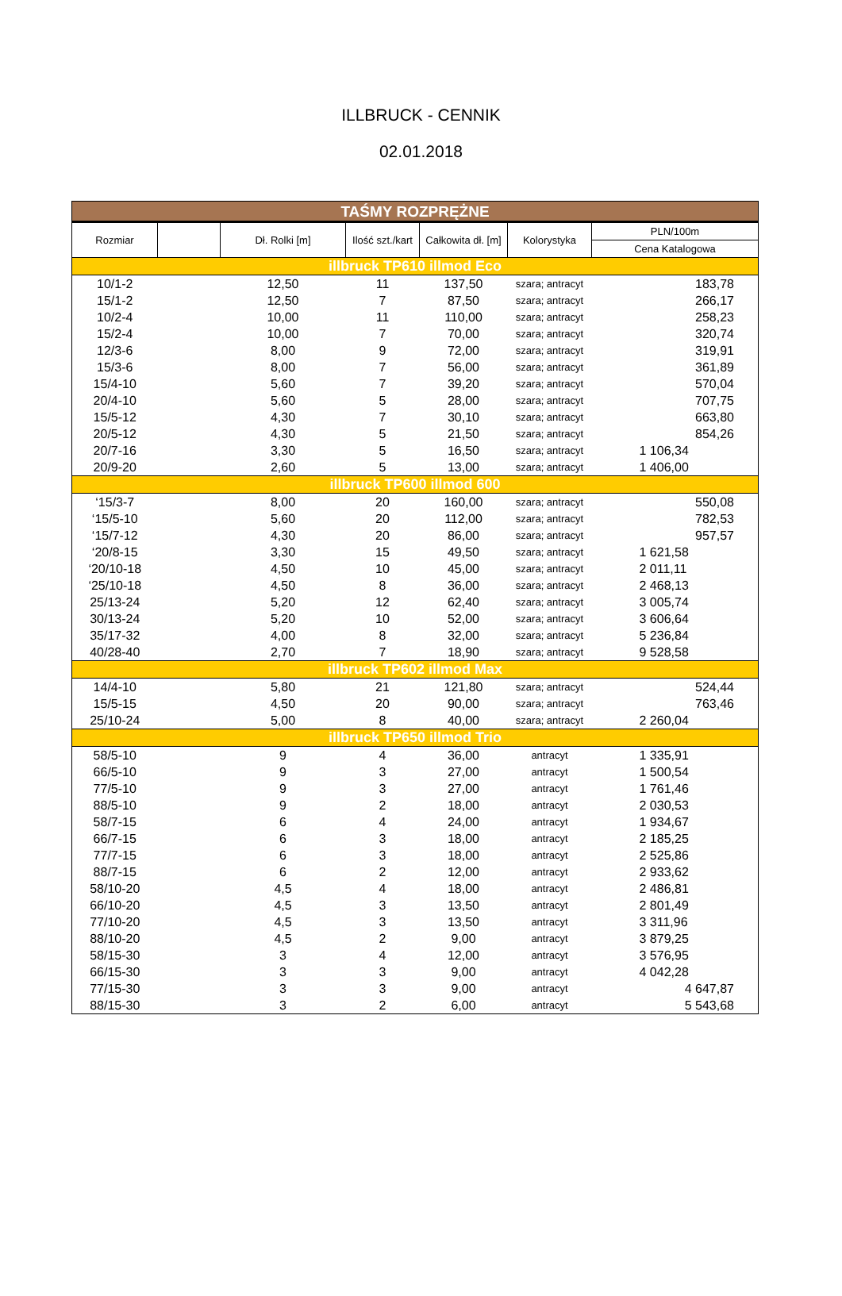ILLBRUCK - CENNIK
02.01.2018
| TAŚMY ROZPRĘŻNE | | | | | | |
| Rozmiar | | Dł. Rolki [m] | Ilość szt./kart | Całkowita dł. [m] | Kolorystyka | PLN/100m |
| | | | | | | Cena Katalogowa |
| illbruck TP610 illmod Eco | | | | | | |
| 10/1-2 | | 12,50 | 11 | 137,50 | szara; antracyt | 183,78 |
| 15/1-2 | | 12,50 | 7 | 87,50 | szara; antracyt | 266,17 |
| 10/2-4 | | 10,00 | 11 | 110,00 | szara; antracyt | 258,23 |
| 15/2-4 | | 10,00 | 7 | 70,00 | szara; antracyt | 320,74 |
| 12/3-6 | | 8,00 | 9 | 72,00 | szara; antracyt | 319,91 |
| 15/3-6 | | 8,00 | 7 | 56,00 | szara; antracyt | 361,89 |
| 15/4-10 | | 5,60 | 7 | 39,20 | szara; antracyt | 570,04 |
| 20/4-10 | | 5,60 | 5 | 28,00 | szara; antracyt | 707,75 |
| 15/5-12 | | 4,30 | 7 | 30,10 | szara; antracyt | 663,80 |
| 20/5-12 | | 4,30 | 5 | 21,50 | szara; antracyt | 854,26 |
| 20/7-16 | | 3,30 | 5 | 16,50 | szara; antracyt | 1 106,34 |
| 20/9-20 | | 2,60 | 5 | 13,00 | szara; antracyt | 1 406,00 |
| illbruck TP600 illmod 600 | | | | | | |
| ‘15/3-7 | | 8,00 | 20 | 160,00 | szara; antracyt | 550,08 |
| ‘15/5-10 | | 5,60 | 20 | 112,00 | szara; antracyt | 782,53 |
| ‘15/7-12 | | 4,30 | 20 | 86,00 | szara; antracyt | 957,57 |
| ‘20/8-15 | | 3,30 | 15 | 49,50 | szara; antracyt | 1 621,58 |
| ‘20/10-18 | | 4,50 | 10 | 45,00 | szara; antracyt | 2 011,11 |
| ‘25/10-18 | | 4,50 | 8 | 36,00 | szara; antracyt | 2 468,13 |
| 25/13-24 | | 5,20 | 12 | 62,40 | szara; antracyt | 3 005,74 |
| 30/13-24 | | 5,20 | 10 | 52,00 | szara; antracyt | 3 606,64 |
| 35/17-32 | | 4,00 | 8 | 32,00 | szara; antracyt | 5 236,84 |
| 40/28-40 | | 2,70 | 7 | 18,90 | szara; antracyt | 9 528,58 |
| illbruck TP602 illmod Max | | | | | | |
| 14/4-10 | | 5,80 | 21 | 121,80 | szara; antracyt | 524,44 |
| 15/5-15 | | 4,50 | 20 | 90,00 | szara; antracyt | 763,46 |
| 25/10-24 | | 5,00 | 8 | 40,00 | szara; antracyt | 2 260,04 |
| illbruck TP650 illmod Trio | | | | | | |
| 58/5-10 | | 9 | 4 | 36,00 | antracyt | 1 335,91 |
| 66/5-10 | | 9 | 3 | 27,00 | antracyt | 1 500,54 |
| 77/5-10 | | 9 | 3 | 27,00 | antracyt | 1 761,46 |
| 88/5-10 | | 9 | 2 | 18,00 | antracyt | 2 030,53 |
| 58/7-15 | | 6 | 4 | 24,00 | antracyt | 1 934,67 |
| 66/7-15 | | 6 | 3 | 18,00 | antracyt | 2 185,25 |
| 77/7-15 | | 6 | 3 | 18,00 | antracyt | 2 525,86 |
| 88/7-15 | | 6 | 2 | 12,00 | antracyt | 2 933,62 |
| 58/10-20 | | 4,5 | 4 | 18,00 | antracyt | 2 486,81 |
| 66/10-20 | | 4,5 | 3 | 13,50 | antracyt | 2 801,49 |
| 77/10-20 | | 4,5 | 3 | 13,50 | antracyt | 3 311,96 |
| 88/10-20 | | 4,5 | 2 | 9,00 | antracyt | 3 879,25 |
| 58/15-30 | | 3 | 4 | 12,00 | antracyt | 3 576,95 |
| 66/15-30 | | 3 | 3 | 9,00 | antracyt | 4 042,28 |
| 77/15-30 | | 3 | 3 | 9,00 | antracyt | 4 647,87 |
| 88/15-30 | | 3 | 2 | 6,00 | antracyt | 5 543,68 |